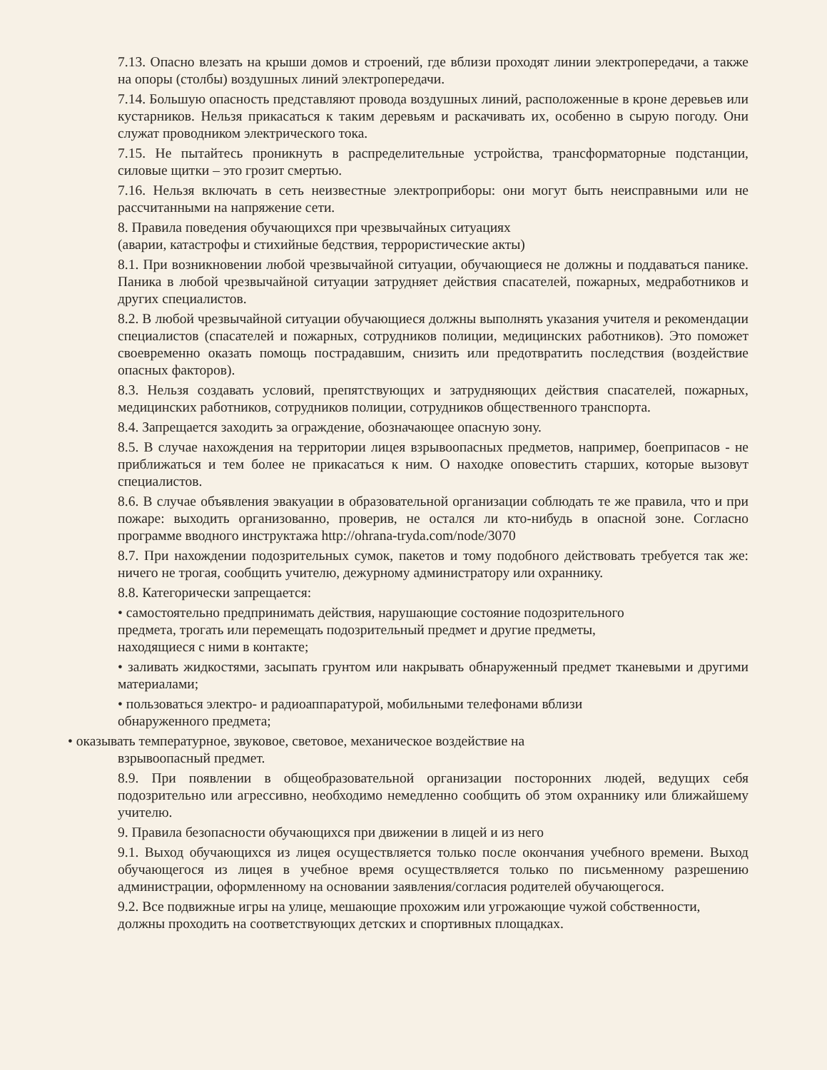7.13. Опасно влезать на крыши домов и строений, где вблизи проходят линии электропередачи, а также на опоры (столбы) воздушных линий электропередачи.
7.14. Большую опасность представляют провода воздушных линий, расположенные в кроне деревьев или кустарников. Нельзя прикасаться к таким деревьям и раскачивать их, особенно в сырую погоду. Они служат проводником электрического тока.
7.15. Не пытайтесь проникнуть в распределительные устройства, трансформаторные подстанции, силовые щитки – это грозит смертью.
7.16. Нельзя включать в сеть неизвестные электроприборы: они могут быть неисправными или не рассчитанными на напряжение сети.
8. Правила поведения обучающихся при чрезвычайных ситуациях
(аварии, катастрофы и стихийные бедствия, террористические акты)
8.1. При возникновении любой чрезвычайной ситуации, обучающиеся не должны и поддаваться панике. Паника в любой чрезвычайной ситуации затрудняет действия спасателей, пожарных, медработников и других специалистов.
8.2. В любой чрезвычайной ситуации обучающиеся должны выполнять указания учителя и рекомендации специалистов (спасателей и пожарных, сотрудников полиции, медицинских работников). Это поможет своевременно оказать помощь пострадавшим, снизить или предотвратить последствия (воздействие опасных факторов).
8.3. Нельзя создавать условий, препятствующих и затрудняющих действия спасателей, пожарных, медицинских работников, сотрудников полиции, сотрудников общественного транспорта.
8.4. Запрещается заходить за ограждение, обозначающее опасную зону.
8.5. В случае нахождения на территории лицея взрывоопасных предметов, например, боеприпасов - не приближаться и тем более не прикасаться к ним. О находке оповестить старших, которые вызовут специалистов.
8.6. В случае объявления эвакуации в образовательной организации соблюдать те же правила, что и при пожаре: выходить организованно, проверив, не остался ли кто-нибудь в опасной зоне. Согласно программе вводного инструктажа http://ohrana-tryda.com/node/3070
8.7. При нахождении подозрительных сумок, пакетов и тому подобного действовать требуется так же: ничего не трогая, сообщить учителю, дежурному администратору или охраннику.
8.8. Категорически запрещается:
• самостоятельно предпринимать действия, нарушающие состояние подозрительного
предмета, трогать или перемещать подозрительный предмет и другие предметы,
находящиеся с ними в контакте;
• заливать жидкостями, засыпать грунтом или накрывать обнаруженный предмет тканевыми и другими материалами;
• пользоваться электро- и радиоаппаратурой, мобильными телефонами вблизи
обнаруженного предмета;
• оказывать температурное, звуковое, световое, механическое воздействие на
взрывоопасный предмет.
8.9. При появлении в общеобразовательной организации посторонних людей, ведущих себя подозрительно или агрессивно, необходимо немедленно сообщить об этом охраннику или ближайшему учителю.
9. Правила безопасности обучающихся при движении в лицей и из него
9.1. Выход обучающихся из лицея осуществляется только после окончания учебного времени. Выход обучающегося из лицея в учебное время осуществляется только по письменному разрешению администрации, оформленному на основании заявления/согласия родителей обучающегося.
9.2. Все подвижные игры на улице, мешающие прохожим или угрожающие чужой собственности,
должны проходить на соответствующих детских и спортивных площадках.